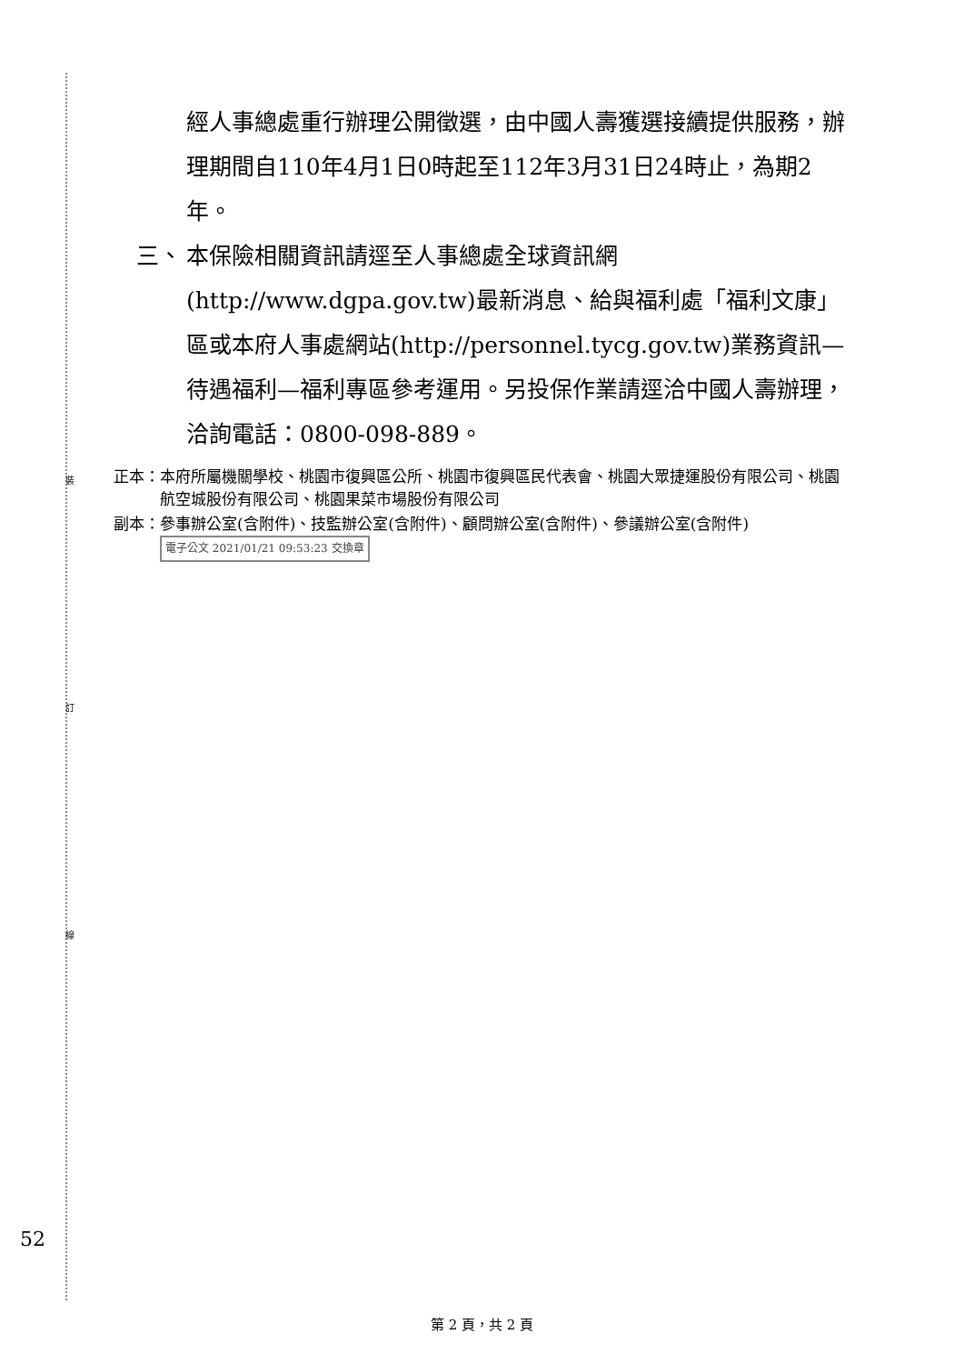裝
訂
線
經人事總處重行辦理公開徵選，由中國人壽獲選接續提供服務，辦理期間自110年4月1日0時起至112年3月31日24時止，為期2年。
三、 本保險相關資訊請逕至人事總處全球資訊網(http://www.dgpa.gov.tw)最新消息、給與福利處「福利文康」區或本府人事處網站(http://personnel.tycg.gov.tw)業務資訊—待遇福利—福利專區參考運用。另投保作業請逕洽中國人壽辦理，洽詢電話：0800-098-889。
正本： 本府所屬機關學校、桃園市復興區公所、桃園市復興區民代表會、桃園大眾捷運股份有限公司、桃園航空城股份有限公司、桃園果菜市場股份有限公司
副本： 參事辦公室(含附件)、技監辦公室(含附件)、顧問辦公室(含附件)、參議辦公室(含附件) 電子公文 2021/01/21 09:53:23 交換章
52
第 2 頁，共 2 頁